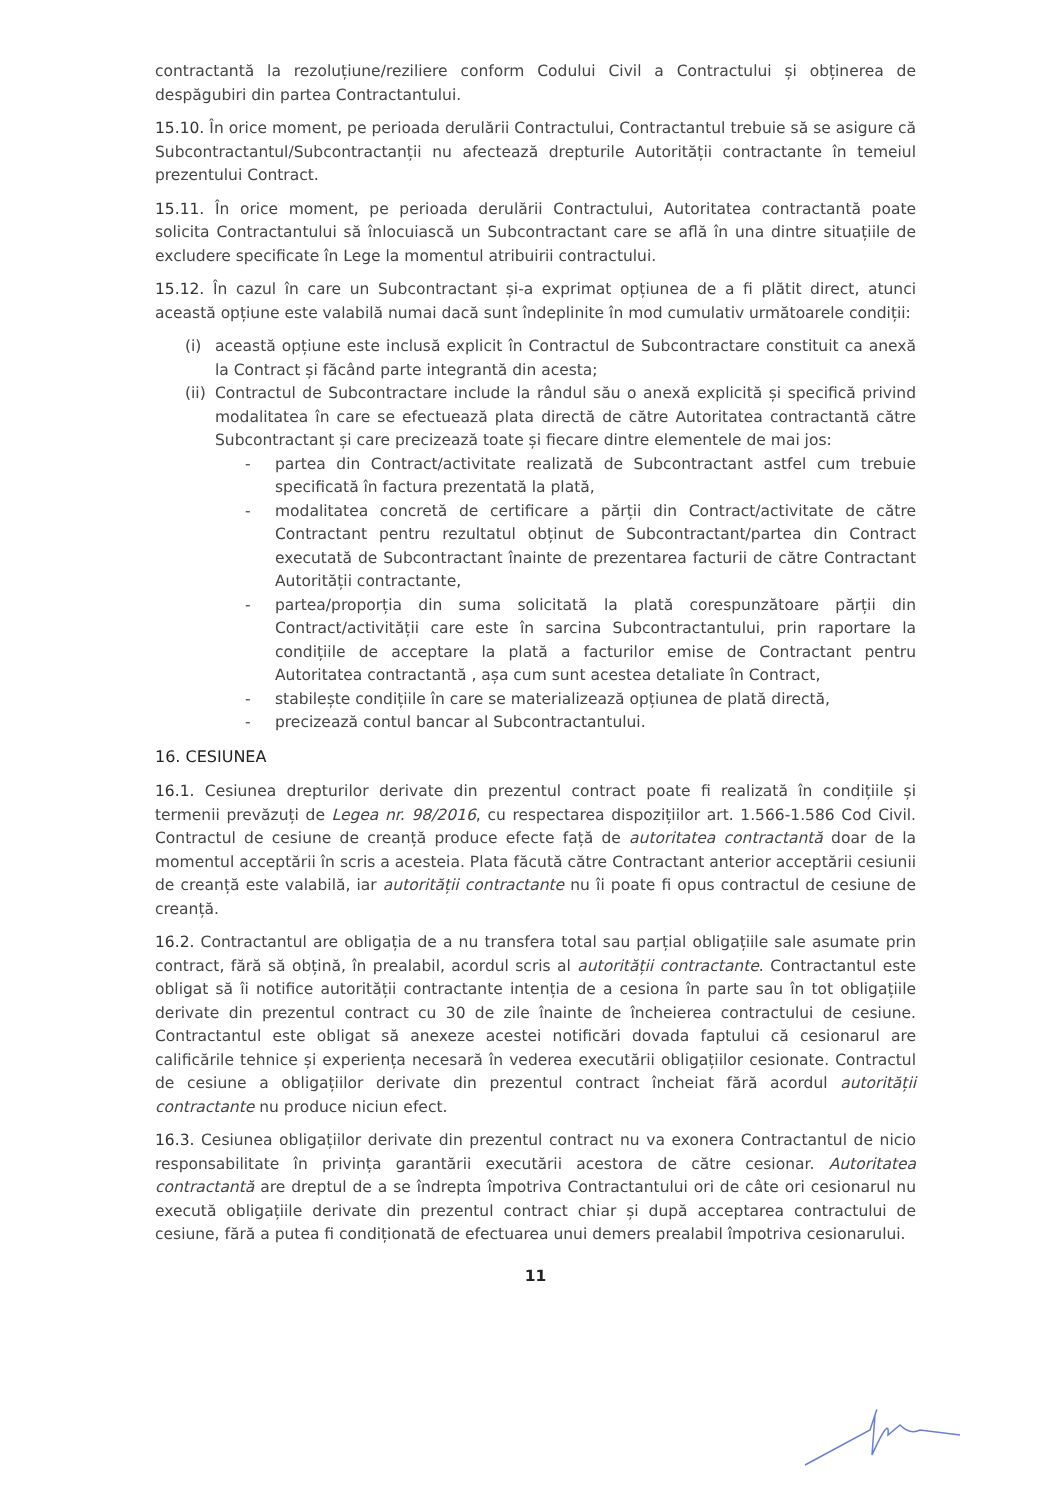contractantă la rezoluțiune/reziliere conform Codului Civil a Contractului și obținerea de despăgubiri din partea Contractantului.
15.10. În orice moment, pe perioada derulării Contractului, Contractantul trebuie să se asigure că Subcontractantul/Subcontractanții nu afectează drepturile Autorității contractante în temeiul prezentului Contract.
15.11. În orice moment, pe perioada derulării Contractului, Autoritatea contractantă poate solicita Contractantului să înlocuiască un Subcontractant care se află în una dintre situațiile de excludere specificate în Lege la momentul atribuirii contractului.
15.12. În cazul în care un Subcontractant și-a exprimat opțiunea de a fi plătit direct, atunci această opțiune este valabilă numai dacă sunt îndeplinite în mod cumulativ următoarele condiții:
(i) această opțiune este inclusă explicit în Contractul de Subcontractare constituit ca anexă la Contract și făcând parte integrantă din acesta;
(ii) Contractul de Subcontractare include la rândul său o anexă explicită și specifică privind modalitatea în care se efectuează plata directă de către Autoritatea contractantă către Subcontractant și care precizează toate și fiecare dintre elementele de mai jos:
- partea din Contract/activitate realizată de Subcontractant astfel cum trebuie specificată în factura prezentată la plată,
- modalitatea concretă de certificare a părții din Contract/activitate de către Contractant pentru rezultatul obținut de Subcontractant/partea din Contract executată de Subcontractant înainte de prezentarea facturii de către Contractant Autorității contractante,
- partea/proporția din suma solicitată la plată corespunzătoare părții din Contract/activității care este în sarcina Subcontractantului, prin raportare la condițiile de acceptare la plată a facturilor emise de Contractant pentru Autoritatea contractantă , așa cum sunt acestea detaliate în Contract,
- stabilește condițiile în care se materializează opțiunea de plată directă,
- precizează contul bancar al Subcontractantului.
16. CESIUNEA
16.1. Cesiunea drepturilor derivate din prezentul contract poate fi realizată în condițiile și termenii prevăzuți de Legea nr. 98/2016, cu respectarea dispozițiilor art. 1.566-1.586 Cod Civil. Contractul de cesiune de creanță produce efecte față de autoritatea contractantă doar de la momentul acceptării în scris a acesteia. Plata făcută către Contractant anterior acceptării cesiunii de creanță este valabilă, iar autorității contractante nu îi poate fi opus contractul de cesiune de creanță.
16.2. Contractantul are obligația de a nu transfera total sau parțial obligațiile sale asumate prin contract, fără să obțină, în prealabil, acordul scris al autorității contractante. Contractantul este obligat să îi notifice autorității contractante intenția de a cesiona în parte sau în tot obligațiile derivate din prezentul contract cu 30 de zile înainte de încheierea contractului de cesiune. Contractantul este obligat să anexeze acestei notificări dovada faptului că cesionarul are calificările tehnice și experiența necesară în vederea executării obligațiilor cesionate. Contractul de cesiune a obligațiilor derivate din prezentul contract încheiat fără acordul autorității contractante nu produce niciun efect.
16.3. Cesiunea obligațiilor derivate din prezentul contract nu va exonera Contractantul de nicio responsabilitate în privința garantării executării acestora de către cesionar. Autoritatea contractantă are dreptul de a se îndrepta împotriva Contractantului ori de câte ori cesionarul nu execută obligațiile derivate din prezentul contract chiar și după acceptarea contractului de cesiune, fără a putea fi condiționată de efectuarea unui demers prealabil împotriva cesionarului.
11